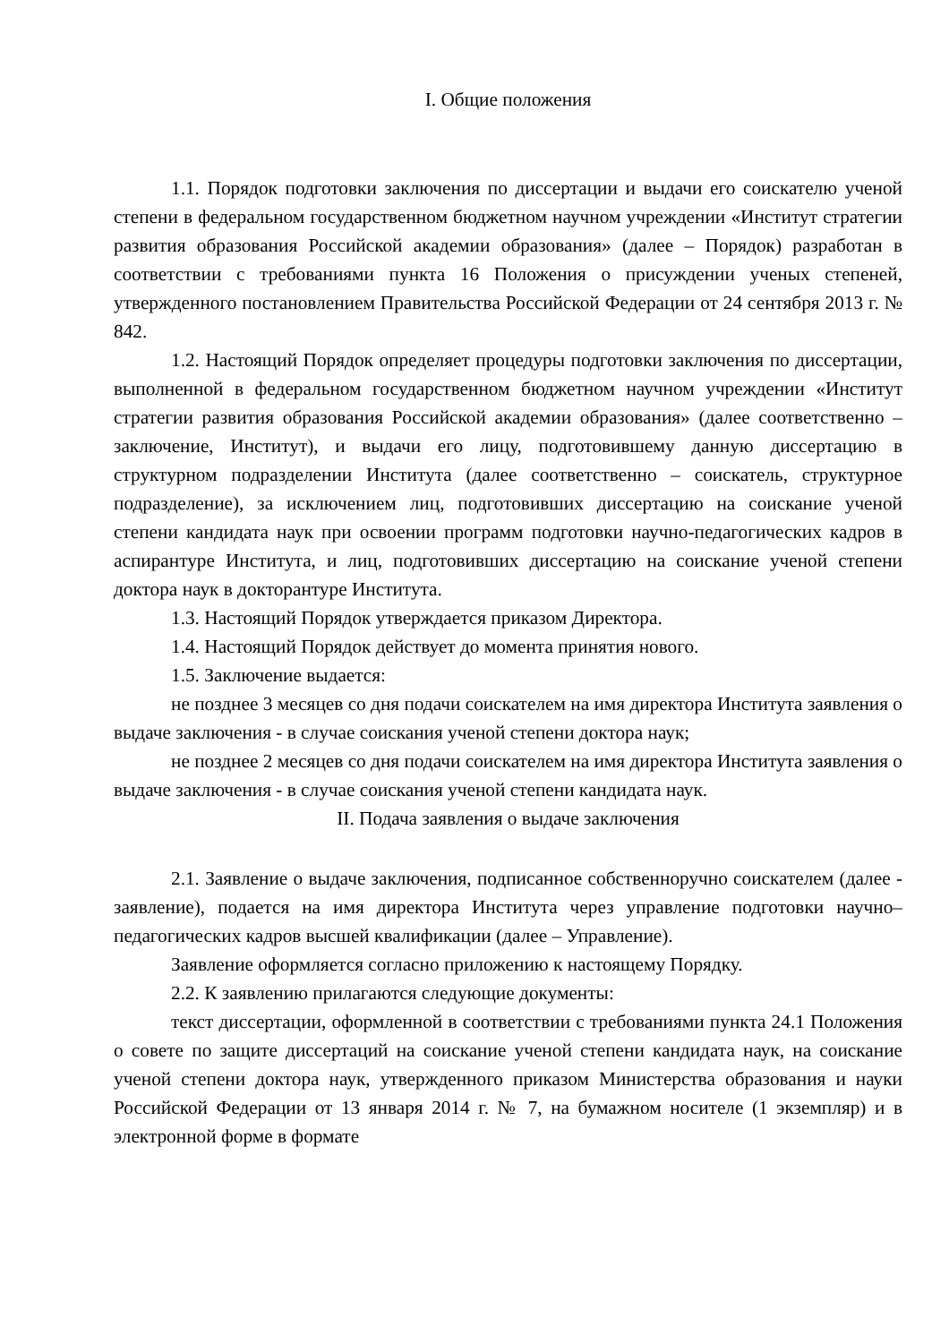I. Общие положения
1.1. Порядок подготовки заключения по диссертации и выдачи его соискателю ученой степени в федеральном государственном бюджетном научном учреждении «Институт стратегии развития образования Российской академии образования» (далее – Порядок) разработан в соответствии с требованиями пункта 16 Положения о присуждении ученых степеней, утвержденного постановлением Правительства Российской Федерации от 24 сентября 2013 г. № 842.
1.2. Настоящий Порядок определяет процедуры подготовки заключения по диссертации, выполненной в федеральном государственном бюджетном научном учреждении «Институт стратегии развития образования Российской академии образования» (далее соответственно – заключение, Институт), и выдачи его лицу, подготовившему данную диссертацию в структурном подразделении Института (далее соответственно – соискатель, структурное подразделение), за исключением лиц, подготовивших диссертацию на соискание ученой степени кандидата наук при освоении программ подготовки научно-педагогических кадров в аспирантуре Института, и лиц, подготовивших диссертацию на соискание ученой степени доктора наук в докторантуре Института.
1.3. Настоящий Порядок утверждается приказом Директора.
1.4. Настоящий Порядок действует до момента принятия нового.
1.5. Заключение выдается:
не позднее 3 месяцев со дня подачи соискателем на имя директора Института заявления о выдаче заключения - в случае соискания ученой степени доктора наук;
не позднее 2 месяцев со дня подачи соискателем на имя директора Института заявления о выдаче заключения - в случае соискания ученой степени кандидата наук.
II. Подача заявления о выдаче заключения
2.1. Заявление о выдаче заключения, подписанное собственноручно соискателем (далее - заявление), подается на имя директора Института через управление подготовки научно–педагогических кадров высшей квалификации (далее – Управление).
Заявление оформляется согласно приложению к настоящему Порядку.
2.2. К заявлению прилагаются следующие документы:
текст диссертации, оформленной в соответствии с требованиями пункта 24.1 Положения о совете по защите диссертаций на соискание ученой степени кандидата наук, на соискание ученой степени доктора наук, утвержденного приказом Министерства образования и науки Российской Федерации от 13 января 2014 г. № 7, на бумажном носителе (1 экземпляр) и в электронной форме в формате